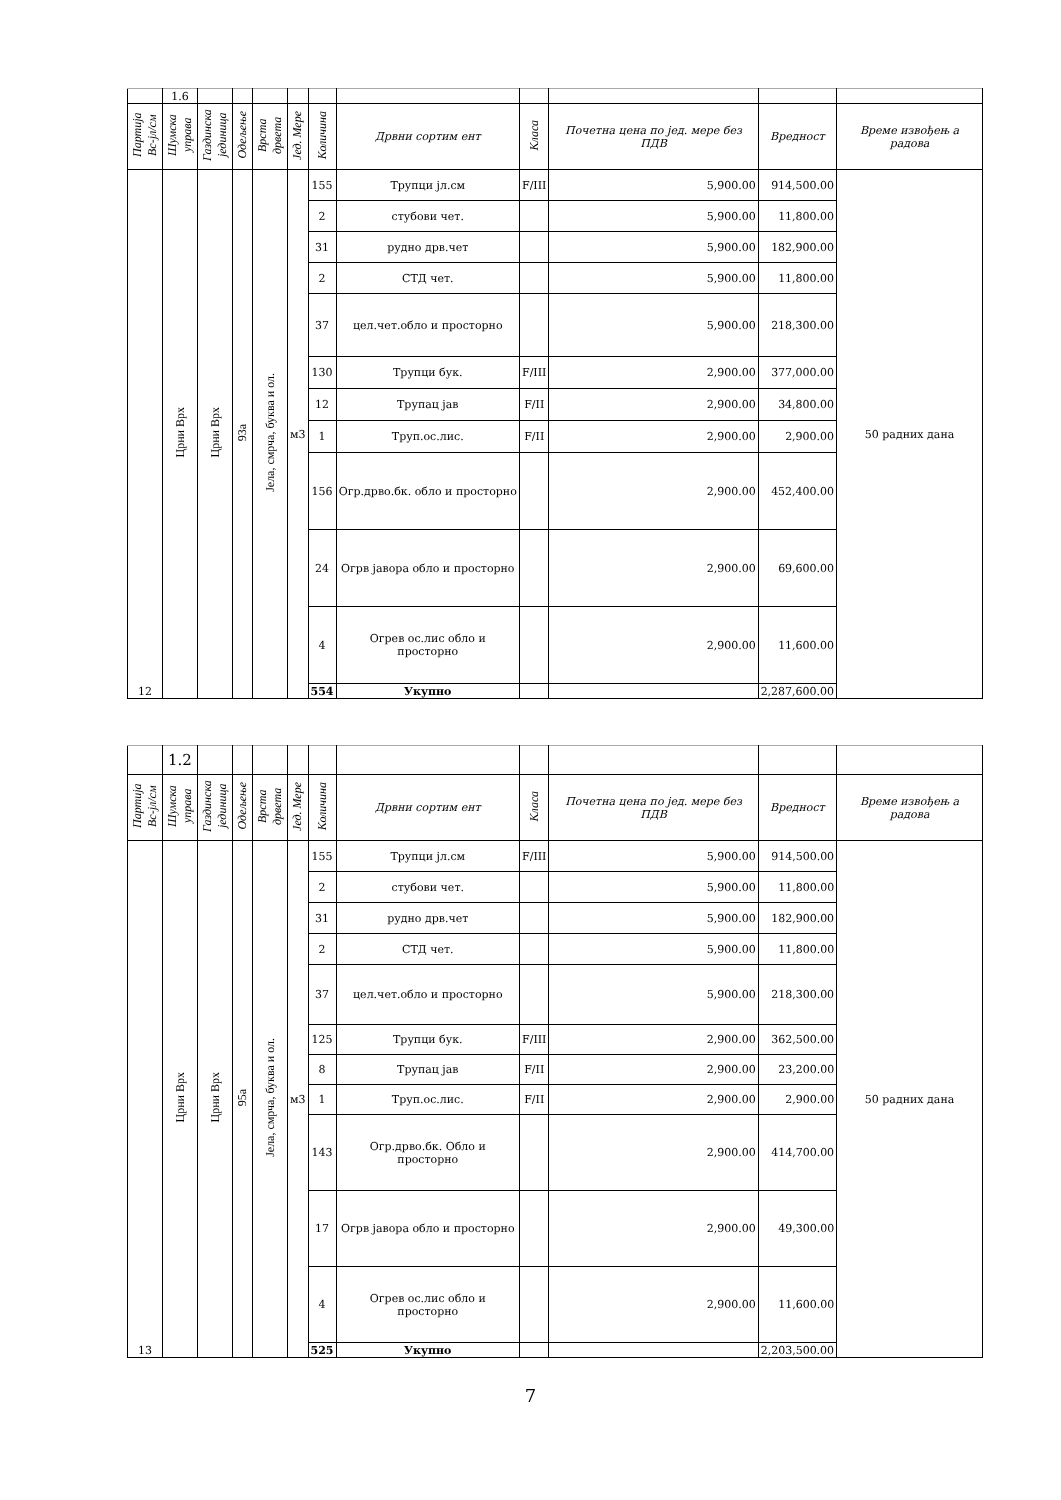| | 1.6 | | | | | | | | | | |
| Партија Вс-јл/см | Шумска управа | Газдинска јединица | Одељење | Врста дрвета | Јед. Мере | Количина | Дрвни сортим ент | Класа | Почетна цена по јед. мере без ПДВ | Вредност | Време извођењ а радова |
| 12 | Црни Врх | Црни Врх | 93а | Јела, смрча, буква и ол. | м3 | 155 | Трупци јл.см | F/III | 5,900.00 | 914,500.00 | 50 радних дана |
| | | | | | | 2 | стубови чет. | | 5,900.00 | 11,800.00 | |
| | | | | | | 31 | рудно дрв.чет | | 5,900.00 | 182,900.00 | |
| | | | | | | 2 | СТД чет. | | 5,900.00 | 11,800.00 | |
| | | | | | | 37 | цел.чет.обло и просторно | | 5,900.00 | 218,300.00 | |
| | | | | | | 130 | Трупци бук. | F/III | 2,900.00 | 377,000.00 | |
| | | | | | | 12 | Трупац јав | F/II | 2,900.00 | 34,800.00 | |
| | | | | | | 1 | Труп.ос.лис. | F/II | 2,900.00 | 2,900.00 | |
| | | | | | | 156 | Огр.дрво.бк. обло и просторно | | 2,900.00 | 452,400.00 | |
| | | | | | | 24 | Огрв јавора обло и просторно | | 2,900.00 | 69,600.00 | |
| | | | | | | 4 | Огрев ос.лис обло и просторно | | 2,900.00 | 11,600.00 | |
| | | | | | | 554 | Укупно | | | 2,287,600.00 | |
| | 1.2 | | | | | | | | | | |
| Партија Вс-јл/см | Шумска управа | Газдинска јединица | Одељење | Врста дрвета | Јед. Мере | Количина | Дрвни сортим ент | Класа | Почетна цена по јед. мере без ПДВ | Вредност | Време извођењ а радова |
| 13 | Црни Врх | Црни Врх | 95а | Јела, смрча, буква и ол. | м3 | 155 | Трупци јл.см | F/III | 5,900.00 | 914,500.00 | 50 радних дана |
| | | | | | | 2 | стубови чет. | | 5,900.00 | 11,800.00 | |
| | | | | | | 31 | рудно дрв.чет | | 5,900.00 | 182,900.00 | |
| | | | | | | 2 | СТД чет. | | 5,900.00 | 11,800.00 | |
| | | | | | | 37 | цел.чет.обло и просторно | | 5,900.00 | 218,300.00 | |
| | | | | | | 125 | Трупци бук. | F/III | 2,900.00 | 362,500.00 | |
| | | | | | | 8 | Трупац јав | F/II | 2,900.00 | 23,200.00 | |
| | | | | | | 1 | Труп.ос.лис. | F/II | 2,900.00 | 2,900.00 | |
| | | | | | | 143 | Огр.дрво.бк. Обло и просторно | | 2,900.00 | 414,700.00 | |
| | | | | | | 17 | Огрв јавора обло и просторно | | 2,900.00 | 49,300.00 | |
| | | | | | | 4 | Огрев ос.лис обло и просторно | | 2,900.00 | 11,600.00 | |
| | | | | | | 525 | Укупно | | | 2,203,500.00 | |
7